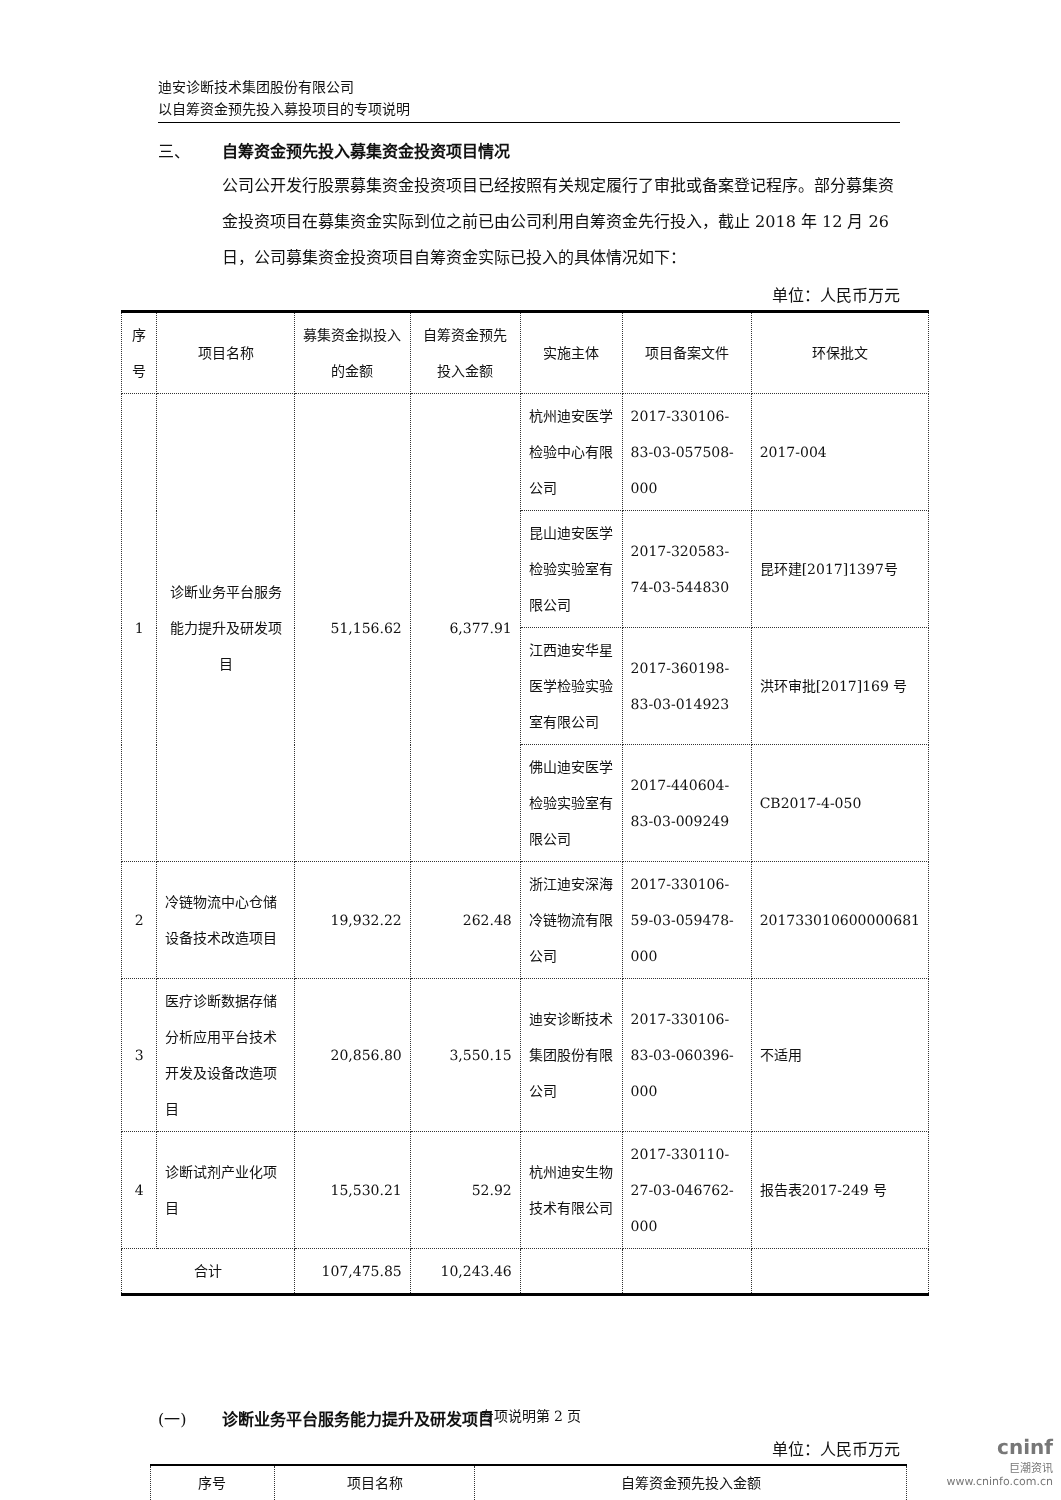迪安诊断技术集团股份有限公司
以自筹资金预先投入募投项目的专项说明
三、 自筹资金预先投入募集资金投资项目情况
公司公开发行股票募集资金投资项目已经按照有关规定履行了审批或备案登记程序。部分募集资金投资项目在募集资金实际到位之前已由公司利用自筹资金先行投入，截止 2018 年 12 月 26 日，公司募集资金投资项目自筹资金实际已投入的具体情况如下：
单位：人民币万元
| 序号 | 项目名称 | 募集资金拟投入的金额 | 自筹资金预先投入金额 | 实施主体 | 项目备案文件 | 环保批文 |
| --- | --- | --- | --- | --- | --- | --- |
| 1 | 诊断业务平台服务能力提升及研发项目 | 51,156.62 | 6,377.91 | 杭州迪安医学检验中心有限公司 | 2017-330106-83-03-057508-000 | 2017-004 |
| | | | | 昆山迪安医学检验实验室有限公司 | 2017-320583-74-03-544830 | 昆环建[2017]1397号 |
| | | | | 江西迪安华星医学检验实验室有限公司 | 2017-360198-83-03-014923 | 洪环审批[2017]169 号 |
| | | | | 佛山迪安医学检验实验室有限公司 | 2017-440604-83-03-009249 | CB2017-4-050 |
| 2 | 冷链物流中心仓储设备技术改造项目 | 19,932.22 | 262.48 | 浙江迪安深海冷链物流有限公司 | 2017-330106-59-03-059478-000 | 201733010600000681 |
| 3 | 医疗诊断数据存储分析应用平台技术开发及设备改造项目 | 20,856.80 | 3,550.15 | 迪安诊断技术集团股份有限公司 | 2017-330106-83-03-060396-000 | 不适用 |
| 4 | 诊断试剂产业化项目 | 15,530.21 | 52.92 | 杭州迪安生物技术有限公司 | 2017-330110-27-03-046762-000 | 报告表2017-249 号 |
| 合计 | | 107,475.85 | 10,243.46 | | | |
(一) 诊断业务平台服务能力提升及研发项目
单位：人民币万元
| 序号 | 项目名称 | 自筹资金预先投入金额 |
| --- | --- | --- |
专项说明第 2 页
cninf
巨潮资讯
www.cninfo.com.cn